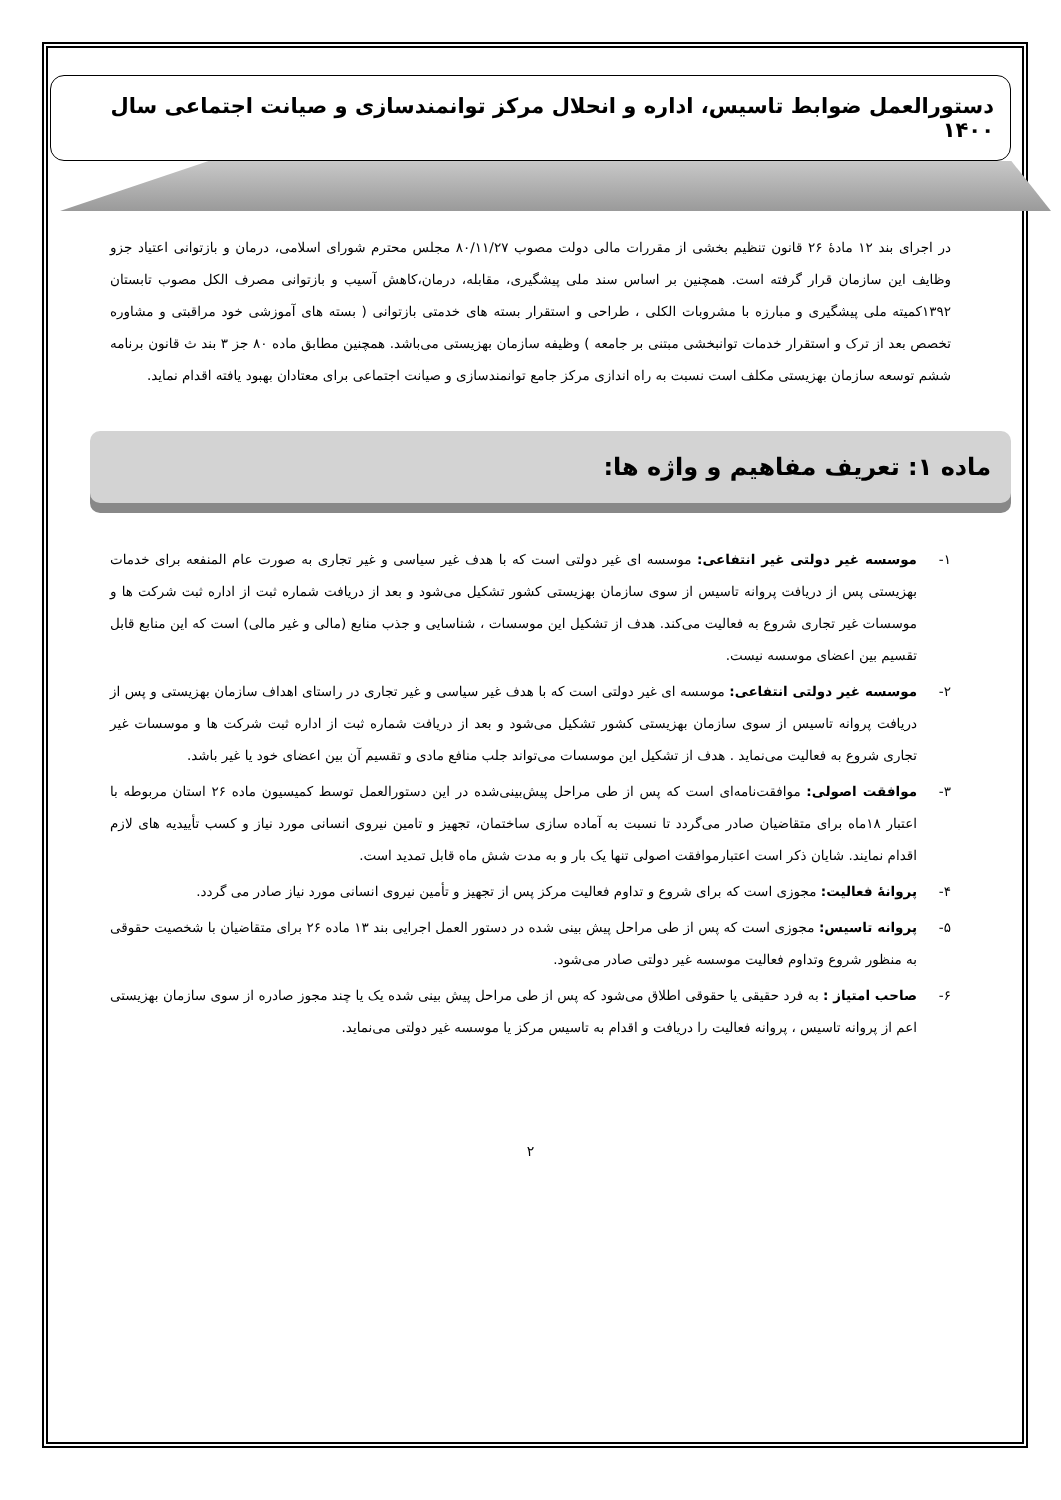دستورالعمل ضوابط تاسیس، اداره و انحلال مرکز توانمندسازی و صیانت اجتماعی سال ۱۴۰۰
در اجرای بند ۱۲ مادهٔ ۲۶ قانون تنظیم بخشی از مقررات مالی دولت مصوب ۸۰/۱۱/۲۷ مجلس محترم شورای اسلامی، درمان و بازتوانی اعتیاد جزو وظایف این سازمان قرار گرفته است. همچنین بر اساس سند ملی پیشگیری، مقابله، درمان،کاهش آسیب و بازتوانی مصرف الکل مصوب تابستان ۱۳۹۲کمیته ملی پیشگیری و مبارزه با مشروبات الکلی ، طراحی و استقرار بسته های خدمتی بازتوانی ( بسته های آموزشی خود مراقبتی و مشاوره تخصص بعد از ترک و استقرار خدمات توانبخشی مبتنی بر جامعه ) وظیفه سازمان بهزیستی می‌باشد. همچنین مطابق ماده ۸۰ جز ۳ بند ث قانون برنامه ششم توسعه سازمان بهزیستی مکلف است نسبت به راه اندازی مرکز جامع توانمندسازی و صیانت اجتماعی برای معتادان بهبود یافته اقدام نماید.
ماده ۱: تعریف مفاهیم و واژه ها:
۱- موسسه غیر دولتی غیر انتفاعی: موسسه ای غیر دولتی است که با هدف غیر سیاسی و غیر تجاری به صورت عام المنفعه برای خدمات بهزیستی پس از دریافت پروانه تاسیس از سوی سازمان بهزیستی کشور تشکیل می‌شود و بعد از دریافت شماره ثبت از اداره ثبت شرکت ها و موسسات غیر تجاری شروع به فعالیت می‌کند. هدف از تشکیل این موسسات ، شناسایی و جذب منابع (مالی و غیر مالی) است که این منابع قابل تقسیم بین اعضای موسسه نیست.
۲- موسسه غیر دولتی انتفاعی: موسسه ای غیر دولتی است که با هدف غیر سیاسی و غیر تجاری در راستای اهداف سازمان بهزیستی و پس از دریافت پروانه تاسیس از سوی سازمان بهزیستی کشور تشکیل می‌شود و بعد از دریافت شماره ثبت از اداره ثبت شرکت ها و موسسات غیر تجاری شروع به فعالیت می‌نماید . هدف از تشکیل این موسسات می‌تواند جلب منافع مادی و تقسیم آن بین اعضای خود یا غیر باشد.
۳- موافقت اصولی: موافقت‌نامه‌ای است که پس از طی مراحل پیش‌بینی‌شده در این دستورالعمل توسط کمیسیون ماده ۲۶ استان مربوطه با اعتبار ۱۸ماه برای متقاضیان صادر می‌گردد تا نسبت به آماده سازی ساختمان، تجهیز و تامین نیروی انسانی مورد نیاز و کسب تأییدیه های لازم اقدام نمایند. شایان ذکر است اعتبارموافقت اصولی تنها یک بار و به مدت شش ماه قابل تمدید است.
۴- پروانهٔ فعالیت: مجوزی است که برای شروع و تداوم فعالیت مرکز پس از تجهیز و تأمین نیروی انسانی مورد نیاز صادر می گردد.
۵- پروانه تاسیس: مجوزی است که پس از طی مراحل پیش بینی شده در دستور العمل اجرایی بند ۱۳ ماده ۲۶ برای متقاضیان با شخصیت حقوقی به منظور شروع وتداوم فعالیت موسسه غیر دولتی صادر می‌شود.
۶- صاحب امتیاز : به فرد حقیقی یا حقوقی اطلاق می‌شود که پس از طی مراحل پیش بینی شده یک یا چند مجوز صادره از سوی سازمان بهزیستی اعم از پروانه تاسیس ، پروانه فعالیت را دریافت و اقدام به تاسیس مرکز یا موسسه غیر دولتی می‌نماید.
۲